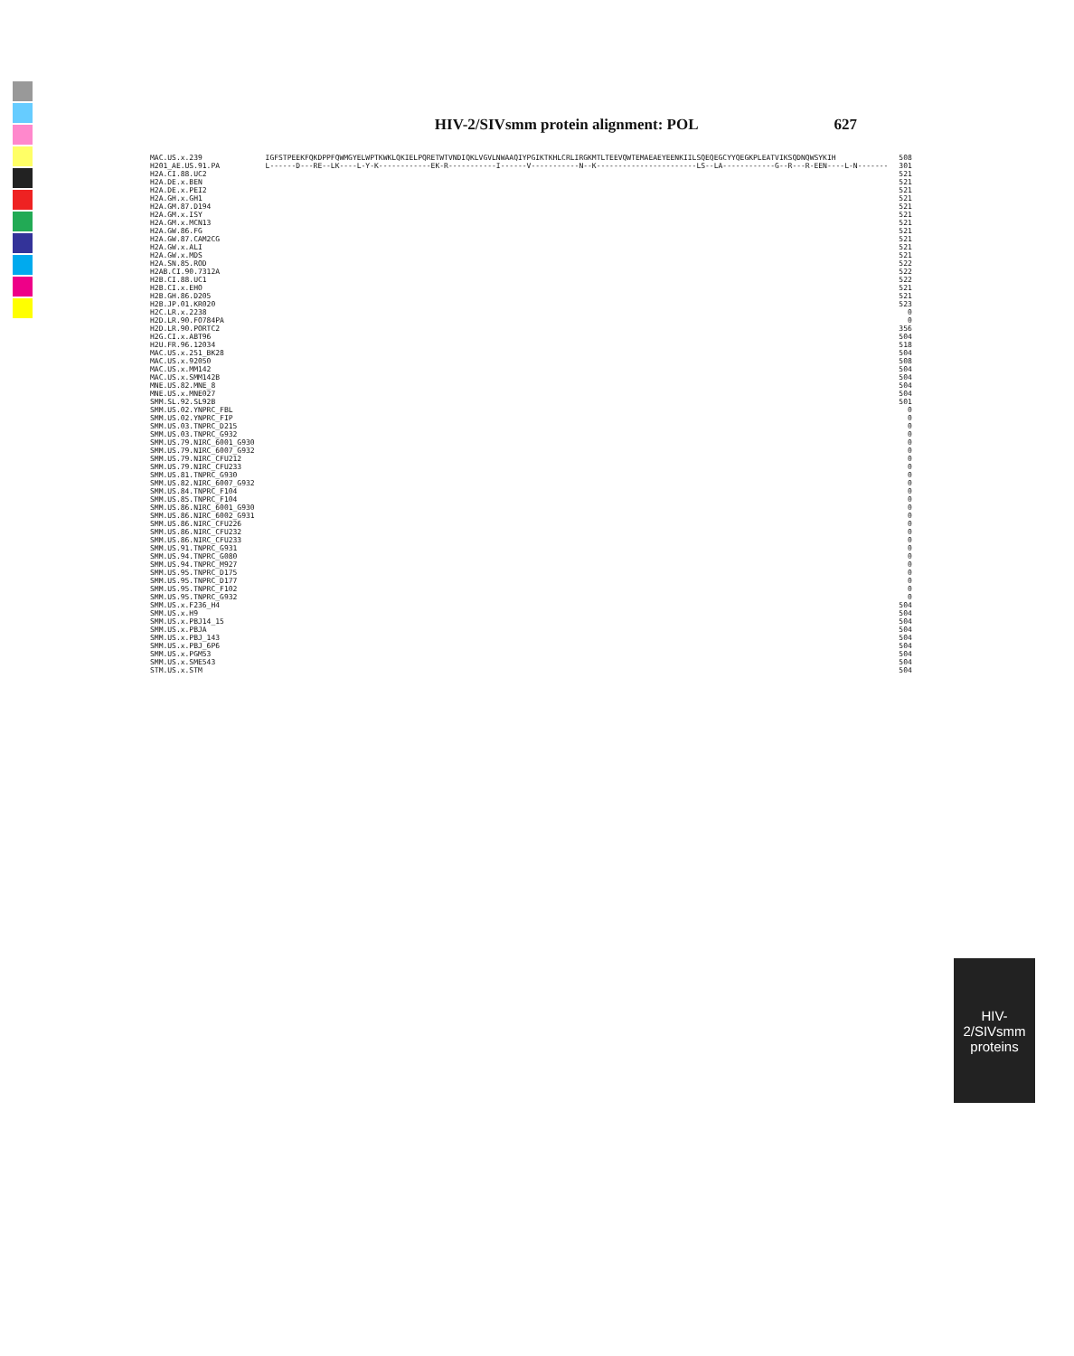HIV-2/SIVsmm protein alignment: POL 627
| MAC.US.x.239 | IGFSTPEEKFQKDPPFQWMGYELWPTKWKLQKIELPQRETWTVNDIQKLVGVLNWAAQIYPGIKTKHLCRLIRGKMTLTEEVQWTEMAEAEYEENKIILSQEQEGCYYQEGKPLEATVIKSQDNQWSYKIH | 508 |
| --- | --- | --- |
| H201_AE.US.91.PA | L------D---RE--LK----L-Y-K------------EK-R-----------I------V-----------N--K-----------------------LS--LA------------G--R---R-EEN----L-N------- | 301 |
| H2A.CI.88.UC2 | | 521 |
| H2A.DE.x.BEN | | 521 |
| H2A.DE.x.PEI2 | | 521 |
| H2A.GH.x.GH1 | | 521 |
| H2A.GM.87.D194 | | 521 |
| H2A.GM.x.ISY | | 521 |
| H2A.GM.x.MCN13 | | 521 |
| H2A.GW.86.FG | | 521 |
| H2A.GW.87.CAM2CG | | 521 |
| H2A.GW.x.ALI | | 521 |
| H2A.GW.x.MDS | | 521 |
| H2A.SN.85.ROD | | 522 |
| H2AB.CI.90.7312A | | 522 |
| H2B.CI.88.UC1 | | 522 |
| H2B.CI.x.EHO | | 521 |
| H2B.GH.86.D205 | | 521 |
| H2B.JP.01.KR020 | | 523 |
| H2C.LR.x.2238 | | 0 |
| H2D.LR.90.FO784PA | | 0 |
| H2D.LR.90.PORTC2 | | 356 |
| H2G.CI.x.ABT96 | | 504 |
| H2U.FR.96.12034 | | 518 |
| MAC.US.x.251_BK28 | | 504 |
| MAC.US.x.92050 | | 508 |
| MAC.US.x.MM142 | | 504 |
| MAC.US.x.SMM142B | | 504 |
| MNE.US.82.MNE_8 | | 504 |
| MNE.US.x.MNE027 | | 504 |
| SMM.SL.92.SL92B | | 501 |
| SMM.US.02.YNPRC_FBL | | 0 |
| SMM.US.02.YNPRC_FIP | | 0 |
| SMM.US.03.TNPRC_D215 | | 0 |
| SMM.US.03.TNPRC_G932 | | 0 |
| SMM.US.79.NIRC_6001_G930 | | 0 |
| SMM.US.79.NIRC_6007_G932 | | 0 |
| SMM.US.79.NIRC_CFU212 | | 0 |
| SMM.US.79.NIRC_CFU233 | | 0 |
| SMM.US.81.TNPRC_G930 | | 0 |
| SMM.US.82.NIRC_6007_G932 | | 0 |
| SMM.US.84.TNPRC_F104 | | 0 |
| SMM.US.85.TNPRC_F104 | | 0 |
| SMM.US.86.NIRC_6001_G930 | | 0 |
| SMM.US.86.NIRC_6002_G931 | | 0 |
| SMM.US.86.NIRC_CFU226 | | 0 |
| SMM.US.86.NIRC_CFU232 | | 0 |
| SMM.US.86.NIRC_CFU233 | | 0 |
| SMM.US.91.TNPRC_G931 | | 0 |
| SMM.US.94.TNPRC_G080 | | 0 |
| SMM.US.94.TNPRC_M927 | | 0 |
| SMM.US.95.TNPRC_D175 | | 0 |
| SMM.US.95.TNPRC_D177 | | 0 |
| SMM.US.95.TNPRC_F102 | | 0 |
| SMM.US.95.TNPRC_G932 | | 0 |
| SMM.US.x.F236_H4 | | 504 |
| SMM.US.x.H9 | | 504 |
| SMM.US.x.PBJ14_15 | | 504 |
| SMM.US.x.PBJA | | 504 |
| SMM.US.x.PBJ_143 | | 504 |
| SMM.US.x.PBJ_6P6 | | 504 |
| SMM.US.x.PGM53 | | 504 |
| SMM.US.x.SME543 | | 504 |
| STM.US.x.STM | | 504 |
HIV-2/SIVsmm
proteins